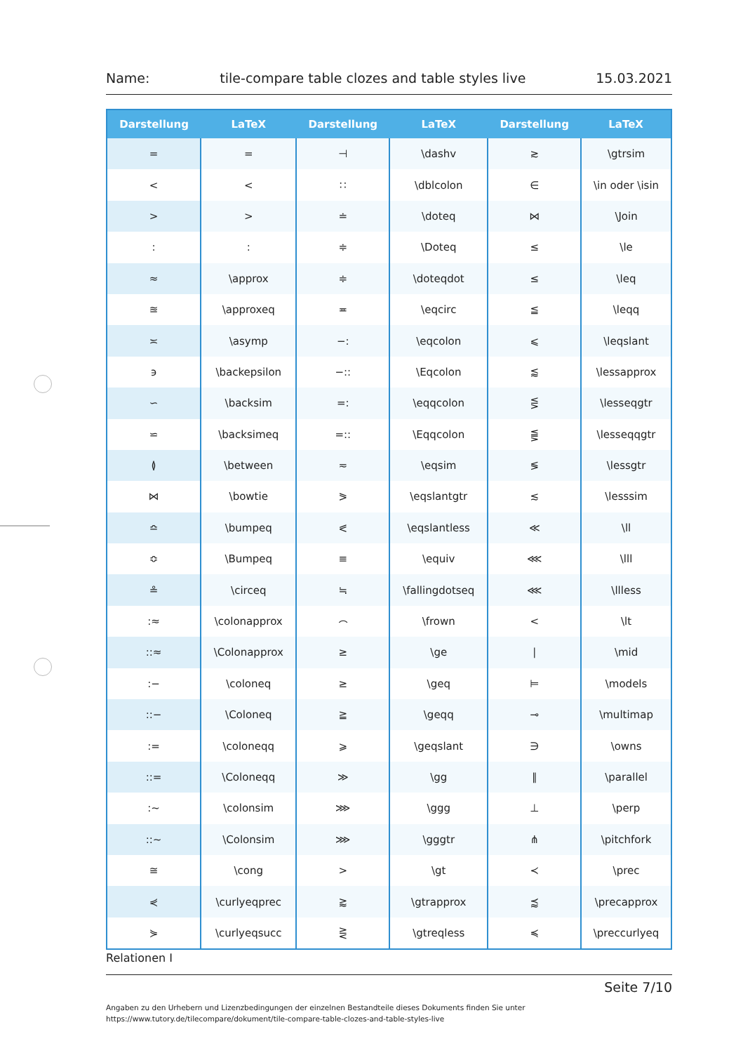Name: tile-compare table clozes and table styles live 15.03.2021
| Darstellung | LaTeX | Darstellung | LaTeX | Darstellung | LaTeX |
| --- | --- | --- | --- | --- | --- |
| = | = | ⊣ | \dashv | ≳ | \gtrsim |
| < | < | ∷ | \dblcolon | ∈ | \in oder \isin |
| > | > | ≐ | \doteq | ⋈ | \Join |
| : | : | ≑ | \Doteq | ≤ | \le |
| ≈ | \approx | ≑ | \doteqdot | ≤ | \leq |
| ≊ | \approxeq | ≖ | \eqcirc | ≦ | \leqq |
| ≍ | \asymp | −: | \eqcolon | ⩽ | \leqslant |
| ϶ | \backepsilon | −:: | \Eqcolon | ⪅ | \lessapprox |
| ∽ | \backsim | =: | \eqqcolon | ⋚ | \lesseqgtr |
| ⋍ | \backsimeq | =:: | \Eqqcolon | ⪋ | \lesseqqgtr |
| ≬ | \between | ≂ | \eqsim | ≶ | \lessgtr |
| ⋈ | \bowtie | ⪖ | \eqslantgtr | ≲ | \lesssim |
| ≏ | \bumpeq | ⪕ | \eqslantless | ≪ | \ll |
| ≎ | \Bumpeq | ≡ | \equiv | ⋘ | \lll |
| ≗ | \circeq | ≒ | \fallingdotseq | ⋘ | \llless |
| :≈ | \colonapprox | ⌢ | \frown | < | \lt |
| ::≈ | \Colonapprox | ≥ | \ge | ∣ | \mid |
| :− | \coloneq | ≥ | \geq | ⊨ | \models |
| ::− | \Coloneq | ≧ | \geqq | ⊸ | \multimap |
| := | \coloneqq | ⩾ | \geqslant | ∋ | \owns |
| ::= | \Coloneqq | ≫ | \gg | ∥ | \parallel |
| :∼ | \colonsim | ⋙ | \ggg | ⊥ | \perp |
| ::∼ | \Colonsim | ⋙ | \gggtr | ⋔ | \pitchfork |
| ≅ | \cong | > | \gt | ≺ | \prec |
| ⋞ | \curlyeqprec | ⪆ | \gtrapprox | ⪷ | \precapprox |
| ⋟ | \curlyeqsucc | ⋛ | \gtreqless | ≼ | \preccurlyeq |
Relationen I
Seite 7/10
Angaben zu den Urhebern und Lizenzbedingungen der einzelnen Bestandteile dieses Dokuments finden Sie unter
https://www.tutory.de/tilecompare/dokument/tile-compare-table-clozes-and-table-styles-live